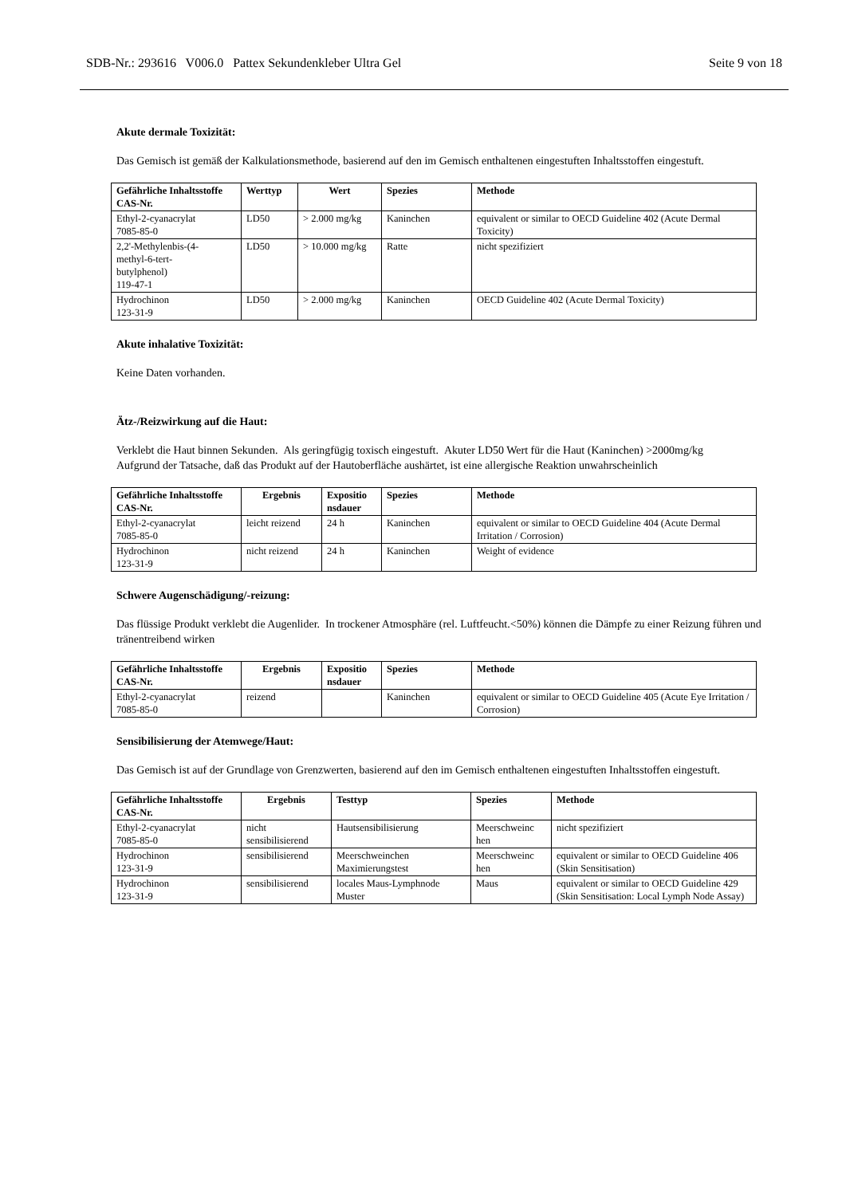SDB-Nr.: 293616 V006.0 Pattex Sekundenkleber Ultra Gel Seite 9 von 18
Akute dermale Toxizität:
Das Gemisch ist gemäß der Kalkulationsmethode, basierend auf den im Gemisch enthaltenen eingestuften Inhaltsstoffen eingestuft.
| Gefährliche Inhaltsstoffe CAS-Nr. | Werttyp | Wert | Spezies | Methode |
| --- | --- | --- | --- | --- |
| Ethyl-2-cyanacrylat 7085-85-0 | LD50 | > 2.000 mg/kg | Kaninchen | equivalent or similar to OECD Guideline 402 (Acute Dermal Toxicity) |
| 2,2'-Methylenbis-(4- methyl-6-tert- butylphenol) 119-47-1 | LD50 | > 10.000 mg/kg | Ratte | nicht spezifiziert |
| Hydrochinon 123-31-9 | LD50 | > 2.000 mg/kg | Kaninchen | OECD Guideline 402 (Acute Dermal Toxicity) |
Akute inhalative Toxizität:
Keine Daten vorhanden.
Ätz-/Reizwirkung auf die Haut:
Verklebt die Haut binnen Sekunden. Als geringfügig toxisch eingestuft. Akuter LD50 Wert für die Haut (Kaninchen) >2000mg/kg
Aufgrund der Tatsache, daß das Produkt auf der Hautoberfläche aushärtet, ist eine allergische Reaktion unwahrscheinlich
| Gefährliche Inhaltsstoffe CAS-Nr. | Ergebnis | Expositio nsdauer | Spezies | Methode |
| --- | --- | --- | --- | --- |
| Ethyl-2-cyanacrylat 7085-85-0 | leicht reizend | 24 h | Kaninchen | equivalent or similar to OECD Guideline 404 (Acute Dermal Irritation / Corrosion) |
| Hydrochinon 123-31-9 | nicht reizend | 24 h | Kaninchen | Weight of evidence |
Schwere Augenschädigung/-reizung:
Das flüssige Produkt verklebt die Augenlider. In trockener Atmosphäre (rel. Luftfeucht.<50%) können die Dämpfe zu einer Reizung führen und tränentreibend wirken
| Gefährliche Inhaltsstoffe CAS-Nr. | Ergebnis | Expositio nsdauer | Spezies | Methode |
| --- | --- | --- | --- | --- |
| Ethyl-2-cyanacrylat 7085-85-0 | reizend | | Kaninchen | equivalent or similar to OECD Guideline 405 (Acute Eye Irritation / Corrosion) |
Sensibilisierung der Atemwege/Haut:
Das Gemisch ist auf der Grundlage von Grenzwerten, basierend auf den im Gemisch enthaltenen eingestuften Inhaltsstoffen eingestuft.
| Gefährliche Inhaltsstoffe CAS-Nr. | Ergebnis | Testtyp | Spezies | Methode |
| --- | --- | --- | --- | --- |
| Ethyl-2-cyanacrylat 7085-85-0 | nicht sensibilisierend | Hautsensibilisierung | Meerschweinc hen | nicht spezifiziert |
| Hydrochinon 123-31-9 | sensibilisierend | Meerschweinchen Maximierungstest | Meerschweinc hen | equivalent or similar to OECD Guideline 406 (Skin Sensitisation) |
| Hydrochinon 123-31-9 | sensibilisierend | locales Maus-Lymphnode Muster | Maus | equivalent or similar to OECD Guideline 429 (Skin Sensitisation: Local Lymph Node Assay) |